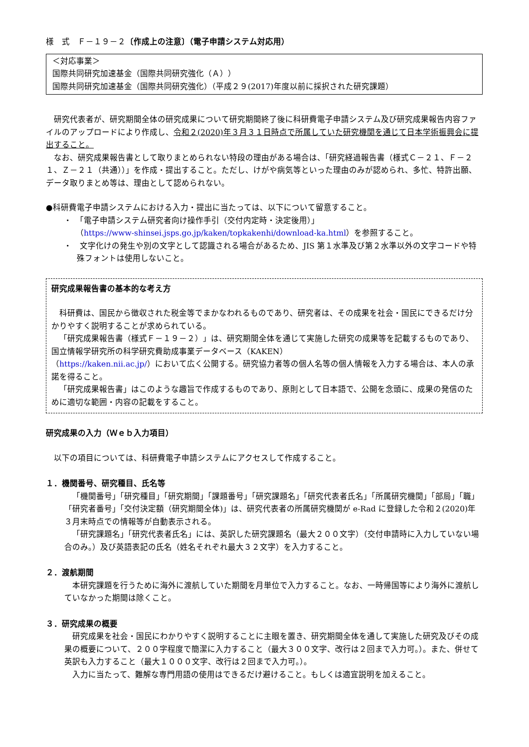様　式　Ｆ－１９－２〔作成上の注意〕（電子申請システム対応用）
＜対応事業＞
国際共同研究加速基金（国際共同研究強化（Ａ））
国際共同研究加速基金（国際共同研究強化）（平成２９(2017)年度以前に採択された研究課題）
研究代表者が、研究期間全体の研究成果について研究期間終了後に科研費電子申請システム及び研究成果報告内容ファイルのアップロードにより作成し、令和２(2020)年３月３１日時点で所属していた研究機関を通じて日本学術振興会に提出すること。
なお、研究成果報告書として取りまとめられない特段の理由がある場合は、「研究経過報告書（様式Ｃ－２１、Ｆ－２１、Ｚ－２１（共通））」を作成・提出すること。ただし、けがや病気等といった理由のみが認められ、多忙、特許出願、データ取りまとめ等は、理由として認められない。
●科研費電子申請システムにおける入力・提出に当たっては、以下について留意すること。
・　「電子申請システム研究者向け操作手引（交付内定時・決定後用）」
（https://www-shinsei.jsps.go.jp/kaken/topkakenhi/download-ka.html）を参照すること。
・　文字化けの発生や別の文字として認識される場合があるため、JIS 第１水準及び第２水準以外の文字コードや特殊フォントは使用しないこと。
研究成果報告書の基本的な考え方
科研費は、国民から徴収された税金等でまかなわれるものであり、研究者は、その成果を社会・国民にできるだけ分かりやすく説明することが求められている。
「研究成果報告書（様式Ｆ－１９－２）」は、研究期間全体を通じて実施した研究の成果等を記載するものであり、国立情報学研究所の科学研究費助成事業データベース（KAKEN）
（https://kaken.nii.ac.jp/）において広く公開する。研究協力者等の個人名等の個人情報を入力する場合は、本人の承諾を得ること。
「研究成果報告書」はこのような趣旨で作成するものであり、原則として日本語で、公開を念頭に、成果の発信のために適切な範囲・内容の記載をすること。
研究成果の入力（Ｗｅｂ入力項目）
以下の項目については、科研費電子申請システムにアクセスして作成すること。
１．機関番号、研究種目、氏名等
「機関番号」「研究種目」「研究期間」「課題番号」「研究課題名」「研究代表者氏名」「所属研究機関」「部局」「職」「研究者番号」「交付決定額（研究期間全体)」は、研究代表者の所属研究機関が e-Rad に登録した令和２(2020)年３月末時点での情報等が自動表示される。
「研究課題名」「研究代表者氏名」には、英訳した研究課題名（最大２００文字）（交付申請時に入力していない場合のみ。）及び英語表記の氏名（姓名それぞれ最大３２文字）を入力すること。
２．渡航期間
本研究課題を行うために海外に渡航していた期間を月単位で入力すること。なお、一時帰国等により海外に渡航していなかった期間は除くこと。
３．研究成果の概要
研究成果を社会・国民にわかりやすく説明することに主眼を置き、研究期間全体を通して実施した研究及びその成果の概要について、２００字程度で簡潔に入力すること（最大３００文字、改行は２回まで入力可。）。また、併せて英訳も入力すること（最大１０００文字、改行は２回まで入力可。）。
入力に当たって、難解な専門用語の使用はできるだけ避けること。もしくは適宜説明を加えること。